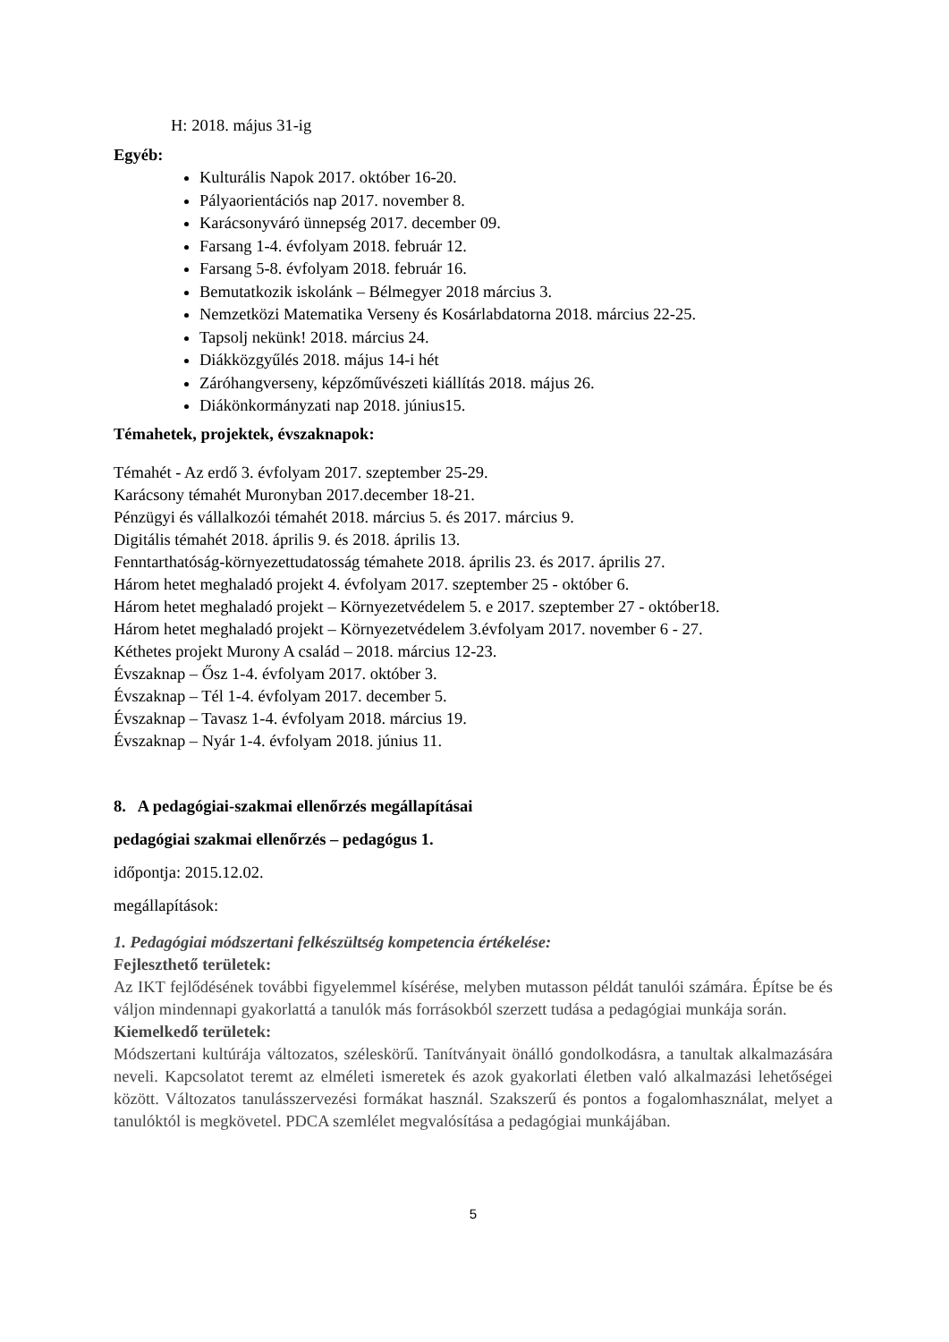H: 2018. május 31-ig
Egyéb:
Kulturális Napok 2017. október 16-20.
Pályaorientációs nap 2017. november 8.
Karácsonyváró ünnepség 2017. december 09.
Farsang 1-4. évfolyam 2018. február 12.
Farsang 5-8. évfolyam 2018. február 16.
Bemutatkozik iskolánk – Bélmegyer 2018 március 3.
Nemzetközi Matematika Verseny és Kosárlabdatorna 2018. március 22-25.
Tapsolj nekünk! 2018. március 24.
Diákközgyűlés 2018. május 14-i hét
Záróhangverseny, képzőművészeti kiállítás 2018. május 26.
Diákönkormányzati nap 2018. június15.
Témahetek, projektek, évszaknapok:
Témahét - Az erdő 3. évfolyam 2017. szeptember 25-29.
Karácsony témahét Muronyban 2017.december 18-21.
Pénzügyi és vállalkozói témahét 2018. március 5. és 2017. március 9.
Digitális témahét 2018. április 9. és 2018. április 13.
Fenntarthatóság-környezettudatosság témahete 2018. április 23. és 2017. április 27.
Három hetet meghaladó projekt 4. évfolyam 2017. szeptember 25 - október 6.
Három hetet meghaladó projekt – Környezetvédelem 5. e 2017. szeptember 27 - október18.
Három hetet meghaladó projekt – Környezetvédelem 3.évfolyam 2017. november 6 - 27.
Kéthetes projekt Murony A család – 2018. március 12-23.
Évszaknap – Ősz 1-4. évfolyam 2017. október 3.
Évszaknap – Tél 1-4. évfolyam 2017. december 5.
Évszaknap – Tavasz 1-4. évfolyam 2018. március 19.
Évszaknap – Nyár 1-4. évfolyam 2018. június 11.
8. A pedagógiai-szakmai ellenőrzés megállapításai
pedagógiai szakmai ellenőrzés – pedagógus 1.
időpontja: 2015.12.02.
megállapítások:
1. Pedagógiai módszertani felkészültség kompetencia értékelése:
Fejleszthető területek:
Az IKT fejlődésének további figyelemmel kísérése, melyben mutasson példát tanulói számára. Építse be és váljon mindennapi gyakorlattá a tanulók más forrásokból szerzett tudása a pedagógiai munkája során.
Kiemelkedő területek:
Módszertani kultúrája változatos, széleskörű. Tanítványait önálló gondolkodásra, a tanultak alkalmazására neveli. Kapcsolatot teremt az elméleti ismeretek és azok gyakorlati életben való alkalmazási lehetőségei között. Változatos tanulásszervezési formákat használ. Szakszerű és pontos a fogalomhasználat, melyet a tanulóktól is megkövetel. PDCA szemlélet megvalósítása a pedagógiai munkájában.
5